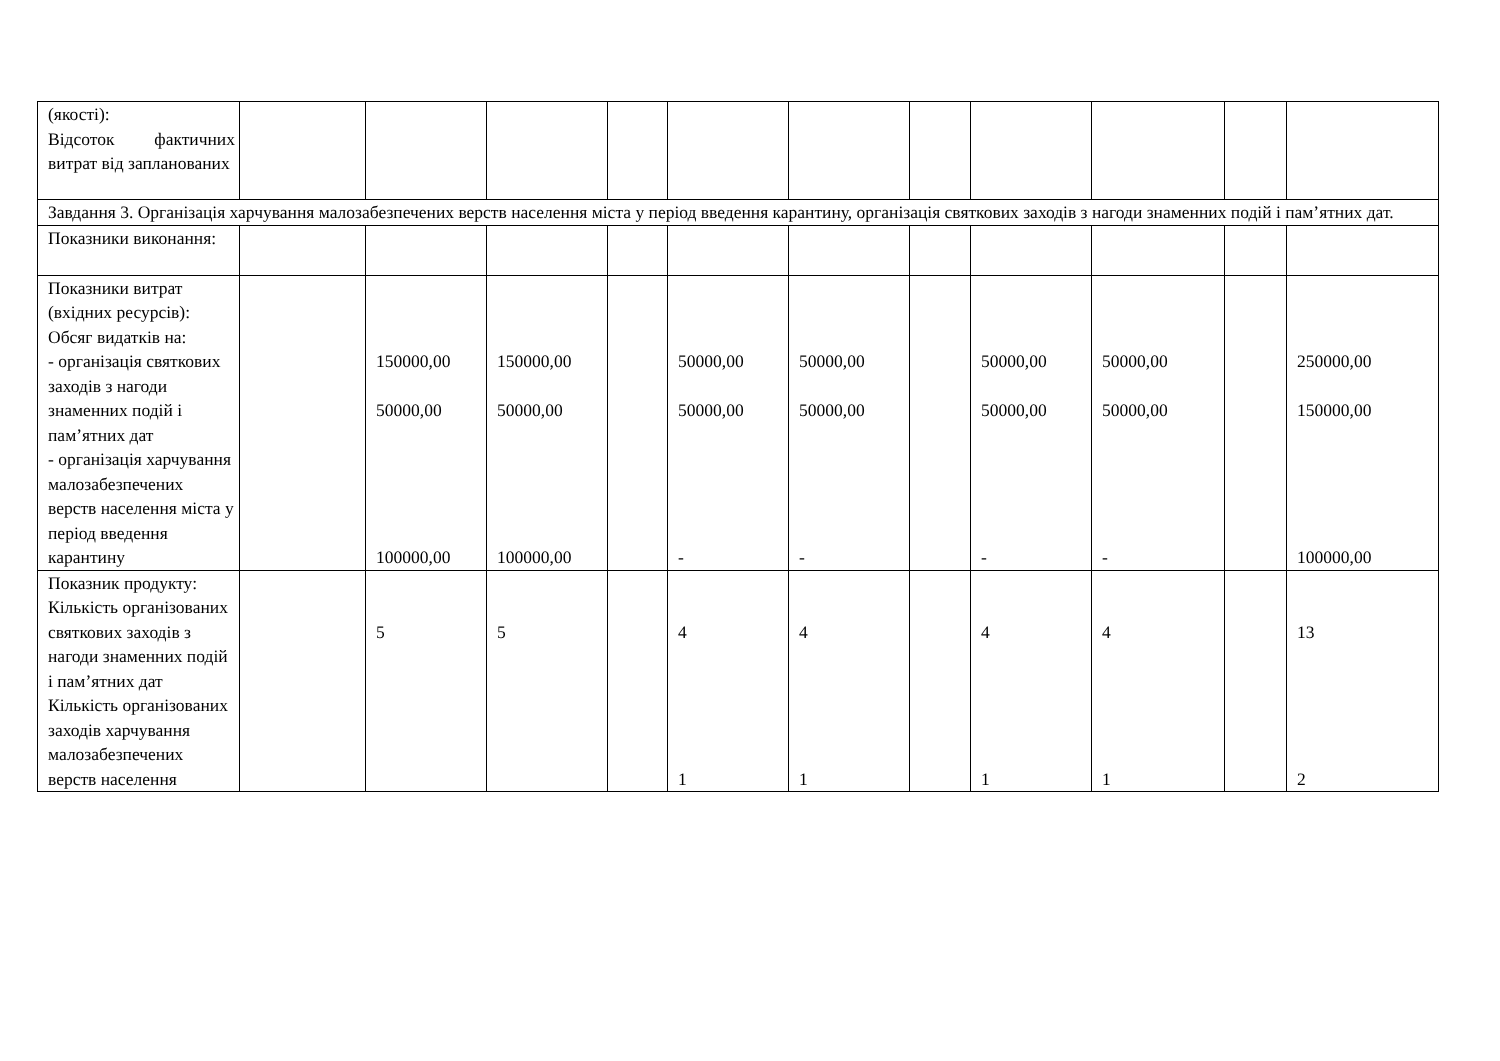| (якості): Відсоток фактичних витрат від запланованих | | | | | | | | | | | |
| Завдання 3. Організація харчування малозабезпечених верств населення міста у період введення карантину, організація святкових заходів з нагоди знаменних подій і пам’ятних дат. | | | | | | | | | | | |
| Показники виконання: | | | | | | | | | | | |
| Показники витрат (вхідних ресурсів): Обсяг видатків на: - організація святкових заходів з нагоди знаменних подій і пам’ятних дат - організація харчування малозабезпечених верств населення міста у період введення карантину | | 150000,00 50000,00 100000,00 | 150000,00 50000,00 100000,00 | | 50000,00 50000,00 - | 50000,00 50000,00 - | | 50000,00 50000,00 - | 50000,00 50000,00 - | | 250000,00 150000,00 100000,00 |
| Показник продукту: Кількість організованих святкових заходів з нагоди знаменних подій і пам’ятних дат Кількість організованих заходів харчування малозабезпечених верств населення | | 5 | 5 | | 4 1 | 4 1 | | 4 1 | 4 1 | | 13 2 |